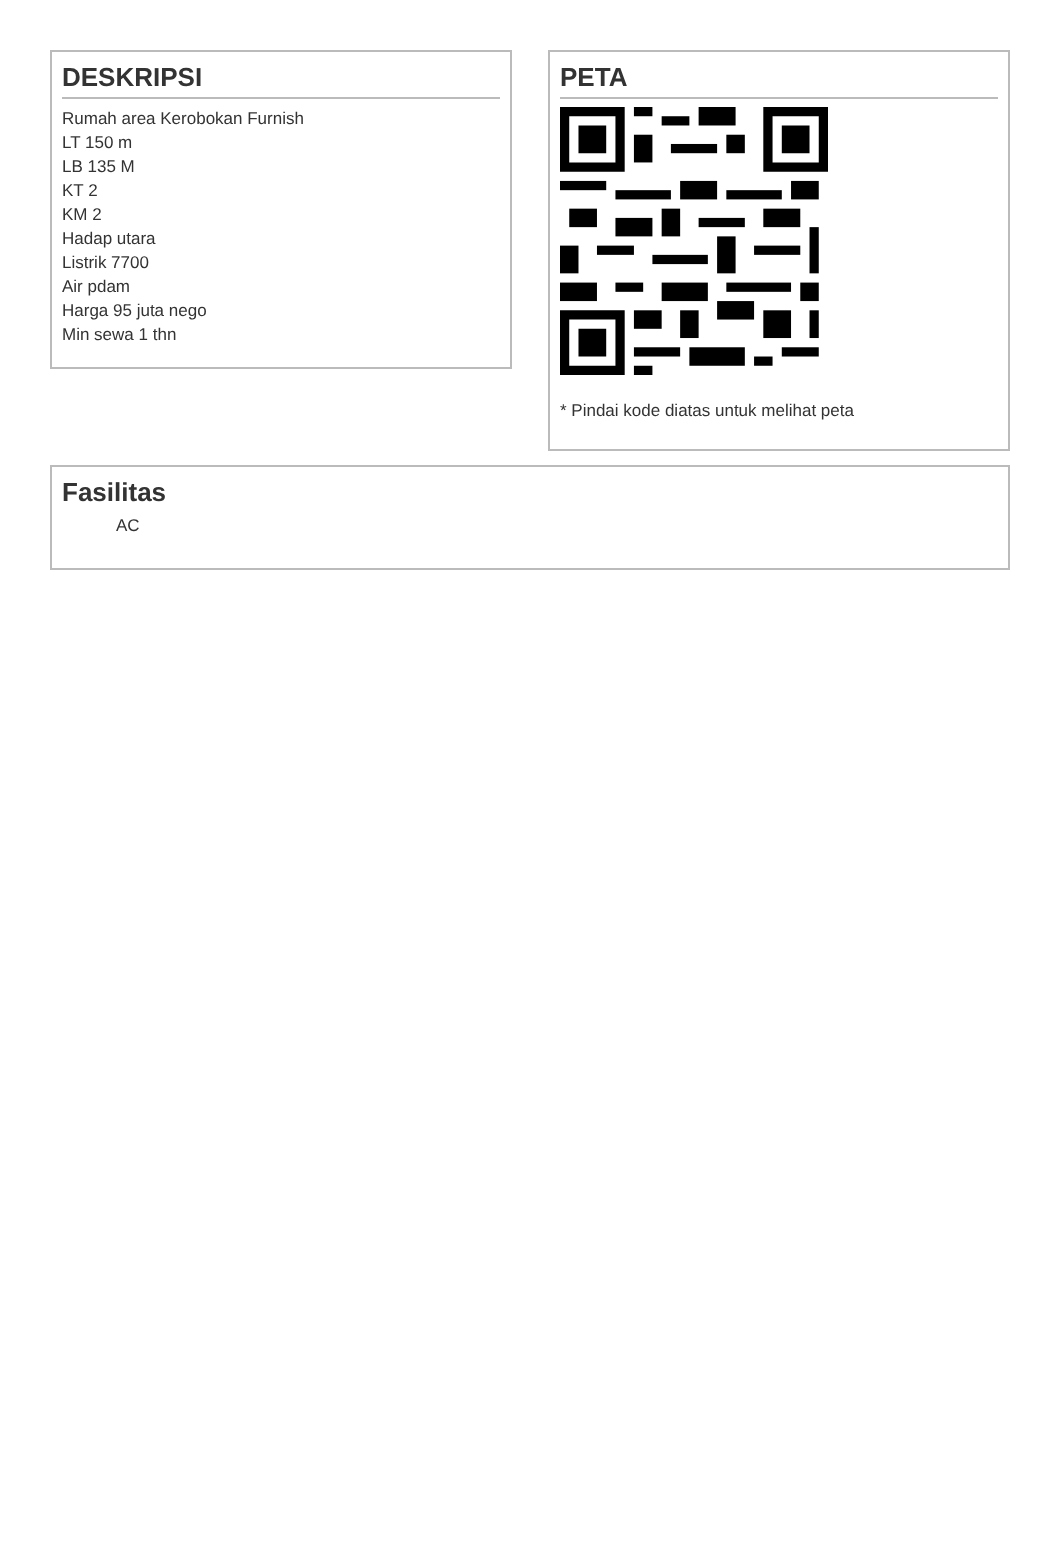DESKRIPSI
Rumah area Kerobokan Furnish
LT 150 m
LB 135 M
KT 2
KM 2
Hadap utara
Listrik 7700
Air pdam
Harga 95 juta nego
Min sewa 1 thn
PETA
* Pindai kode diatas untuk melihat peta
Fasilitas
AC